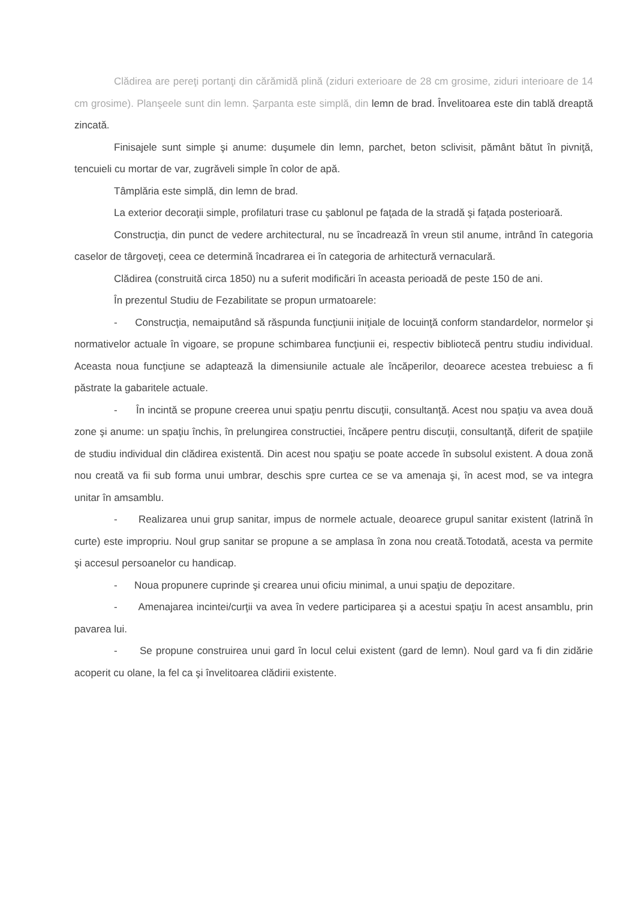Clădirea are pereţi portanţi din cărămidă plină (ziduri exterioare de 28 cm grosime, ziduri interioare de 14 cm grosime). Planşeele sunt din lemn. Şarpanta este simplă, din lemn de brad. Învelitoarea este din tablă dreaptă zincată.
Finisajele sunt simple şi anume: duşumele din lemn, parchet, beton sclivisit, pământ bătut în pivniţă, tencuieli cu mortar de var, zugrăveli simple în color de apă.
Tâmplăria este simplă, din lemn de brad.
La exterior decoraţii simple, profilaturi trase cu şablonul pe faţada de la stradă şi faţada posterioară.
Construcţia, din punct de vedere architectural, nu se încadrează în vreun stil anume, intrând în categoria caselor de târgoveţi, ceea ce determină încadrarea ei în categoria de arhitectură vernaculară.
Clădirea (construită circa 1850) nu a suferit modificări în aceasta perioadă de peste 150 de ani.
În prezentul Studiu de Fezabilitate se propun urmatoarele:
- Construcţia, nemaiputând să răspunda funcţiunii iniţiale de locuinţă conform standardelor, normelor şi normativelor actuale în vigoare, se propune schimbarea funcţiunii ei, respectiv bibliotecă pentru studiu individual. Aceasta noua funcţiune se adaptează la dimensiunile actuale ale încăperilor, deoarece acestea trebuiesc a fi păstrate la gabaritele actuale.
- În incintă se propune creerea unui spaţiu penrtu discuţii, consultanţă. Acest nou spaţiu va avea două zone şi anume: un spaţiu închis, în prelungirea constructiei, încăpere pentru discuţii, consultanţă, diferit de spaţiile de studiu individual din clădirea existentă. Din acest nou spaţiu se poate accede în subsolul existent. A doua zonă nou creată va fii sub forma unui umbrar, deschis spre curtea ce se va amenaja şi, în acest mod, se va integra unitar în amsamblu.
- Realizarea unui grup sanitar, impus de normele actuale, deoarece grupul sanitar existent (latrină în curte) este impropriu. Noul grup sanitar se propune a se amplasa în zona nou creată.Totodată, acesta va permite şi accesul persoanelor cu handicap.
- Noua propunere cuprinde şi crearea unui oficiu minimal, a unui spaţiu de depozitare.
- Amenajarea incintei/curţii va avea în vedere participarea şi a acestui spaţiu în acest ansamblu, prin pavarea lui.
- Se propune construirea unui gard în locul celui existent (gard de lemn). Noul gard va fi din zidărie acoperit cu olane, la fel ca şi învelitoarea clădirii existente.